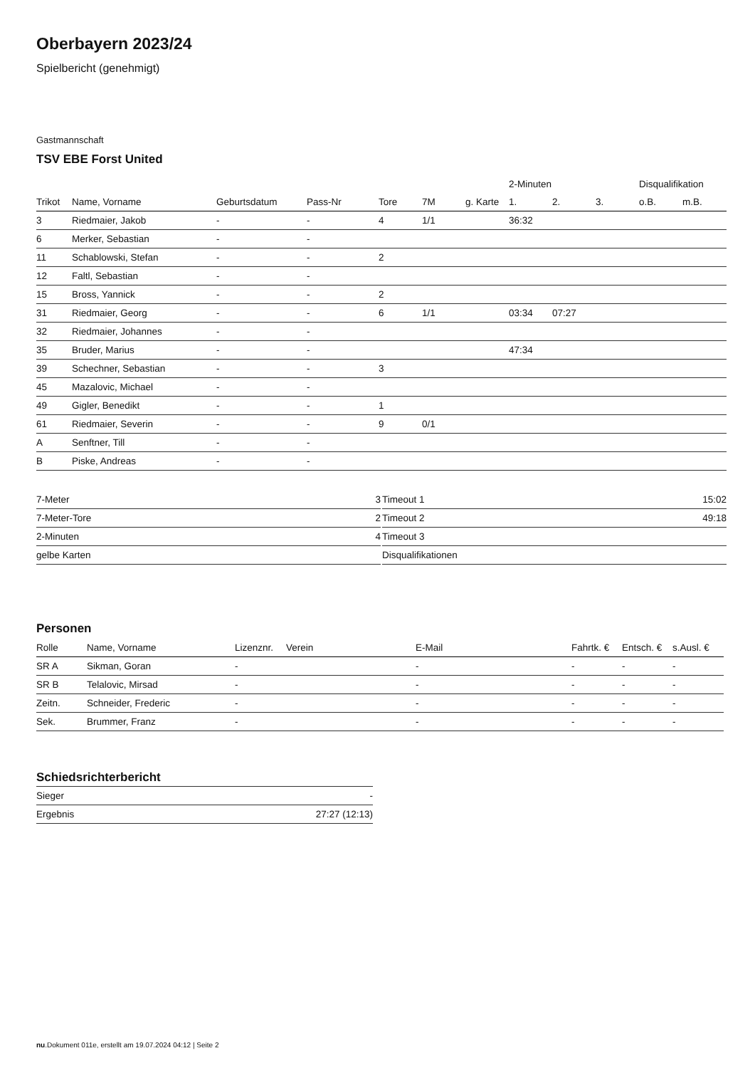Oberbayern 2023/24
Spielbericht (genehmigt)
Gastmannschaft
TSV EBE Forst United
| | | | | | | | 2-Minuten | | | Disqualifikation | |
| --- | --- | --- | --- | --- | --- | --- | --- | --- | --- | --- | --- |
| Trikot | Name, Vorname | Geburtsdatum | Pass-Nr | Tore | 7M | g. Karte | 1. | 2. | 3. | o.B. | m.B. |
| 3 | Riedmaier, Jakob | - | - | 4 | 1/1 | | 36:32 | | | | |
| 6 | Merker, Sebastian | - | - | | | | | | | | |
| 11 | Schablowski, Stefan | - | - | 2 | | | | | | | |
| 12 | Faltl, Sebastian | - | - | | | | | | | | |
| 15 | Bross, Yannick | - | - | 2 | | | | | | | |
| 31 | Riedmaier, Georg | - | - | 6 | 1/1 | | 03:34 | 07:27 | | | |
| 32 | Riedmaier, Johannes | - | - | | | | | | | | |
| 35 | Bruder, Marius | - | - | | | | 47:34 | | | | |
| 39 | Schechner, Sebastian | - | - | 3 | | | | | | | |
| 45 | Mazalovic, Michael | - | - | | | | | | | | |
| 49 | Gigler, Benedikt | - | - | 1 | | | | | | | |
| 61 | Riedmaier, Severin | - | - | 9 | 0/1 | | | | | | |
| A | Senftner, Till | - | - | | | | | | | | |
| B | Piske, Andreas | - | - | | | | | | | | |
| 7-Meter | 3 |
| 7-Meter-Tore | 2 |
| 2-Minuten | 4 |
| gelbe Karten | |
| Timeout 1 | 15:02 |
| Timeout 2 | 49:18 |
| Timeout 3 | |
| Disqualifikationen | |
Personen
| Rolle | Name, Vorname | Lizenznr. | Verein | E-Mail | Fahrtk. € | Entsch. € | s.Ausl. € |
| --- | --- | --- | --- | --- | --- | --- | --- |
| SR A | Sikman, Goran | - | | - | - | - | - |
| SR B | Telalovic, Mirsad | - | | - | - | - | - |
| Zeitn. | Schneider, Frederic | - | | - | - | - | - |
| Sek. | Brummer, Franz | - | | - | - | - | - |
Schiedsrichterbericht
| Sieger | - |
| Ergebnis | 27:27 (12:13) |
nu.Dokument 011e, erstellt am 19.07.2024 04:12 | Seite 2